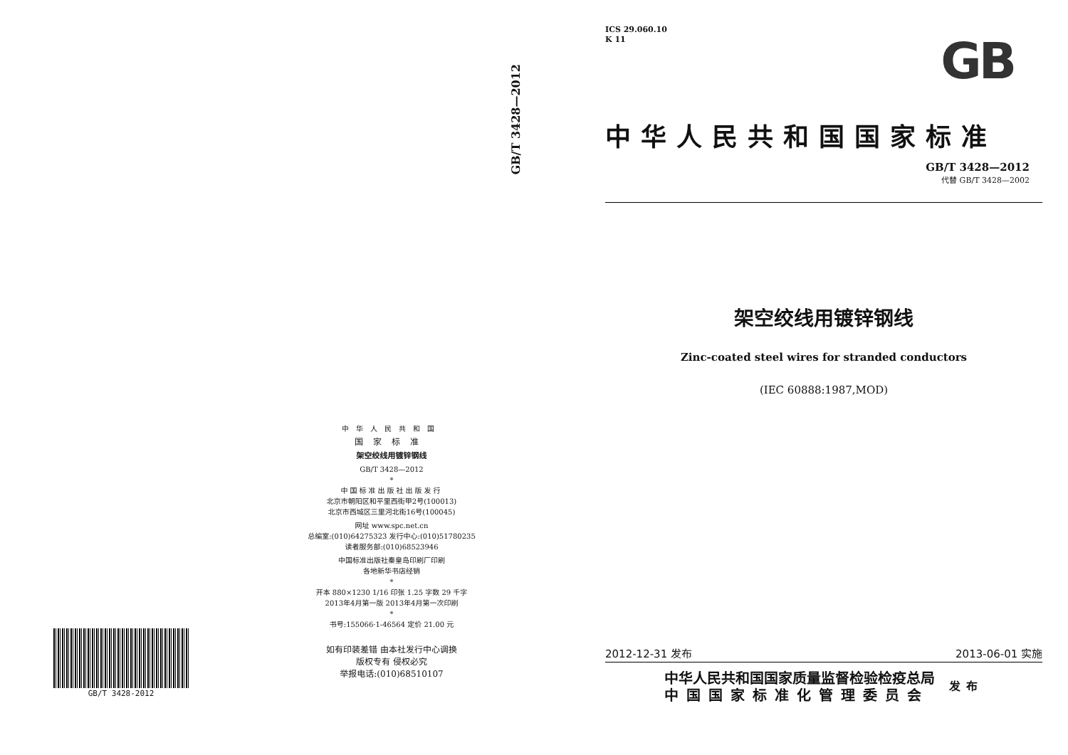GB/T 3428—2012
中华人民共和国
国家标准
架空绞线用镀锌钢线
GB/T 3428—2012
*
中国标准出版社出版发行
北京市朝阳区和平里西街甲2号(100013)
北京市西城区三里河北街16号(100045)
网址 www.spc.net.cn
总编室:(010)64275323 发行中心:(010)51780235
读者服务部:(010)68523946
中国标准出版社秦皇岛印刷厂印刷
各地新华书店经销
*
开本 880×1230 1/16 印张 1.25 字数 29 千字
2013年4月第一版 2013年4月第一次印刷
*
书号:155066·1-46564 定价 21.00 元
如有印装差错 由本社发行中心调换
版权专有 侵权必究
举报电话:(010)68510107
GB/T 3428-2012
ICS 29.060.10
K 11
GB
中华人民共和国国家标准
GB/T 3428—2012
代替 GB/T 3428—2002
架空绞线用镀锌钢线
Zinc-coated steel wires for stranded conductors
(IEC 60888:1987,MOD)
2012-12-31 发布 2013-06-01 实施
中华人民共和国国家质量监督检验检疫总局
中国国家标准化管理委员会
发布